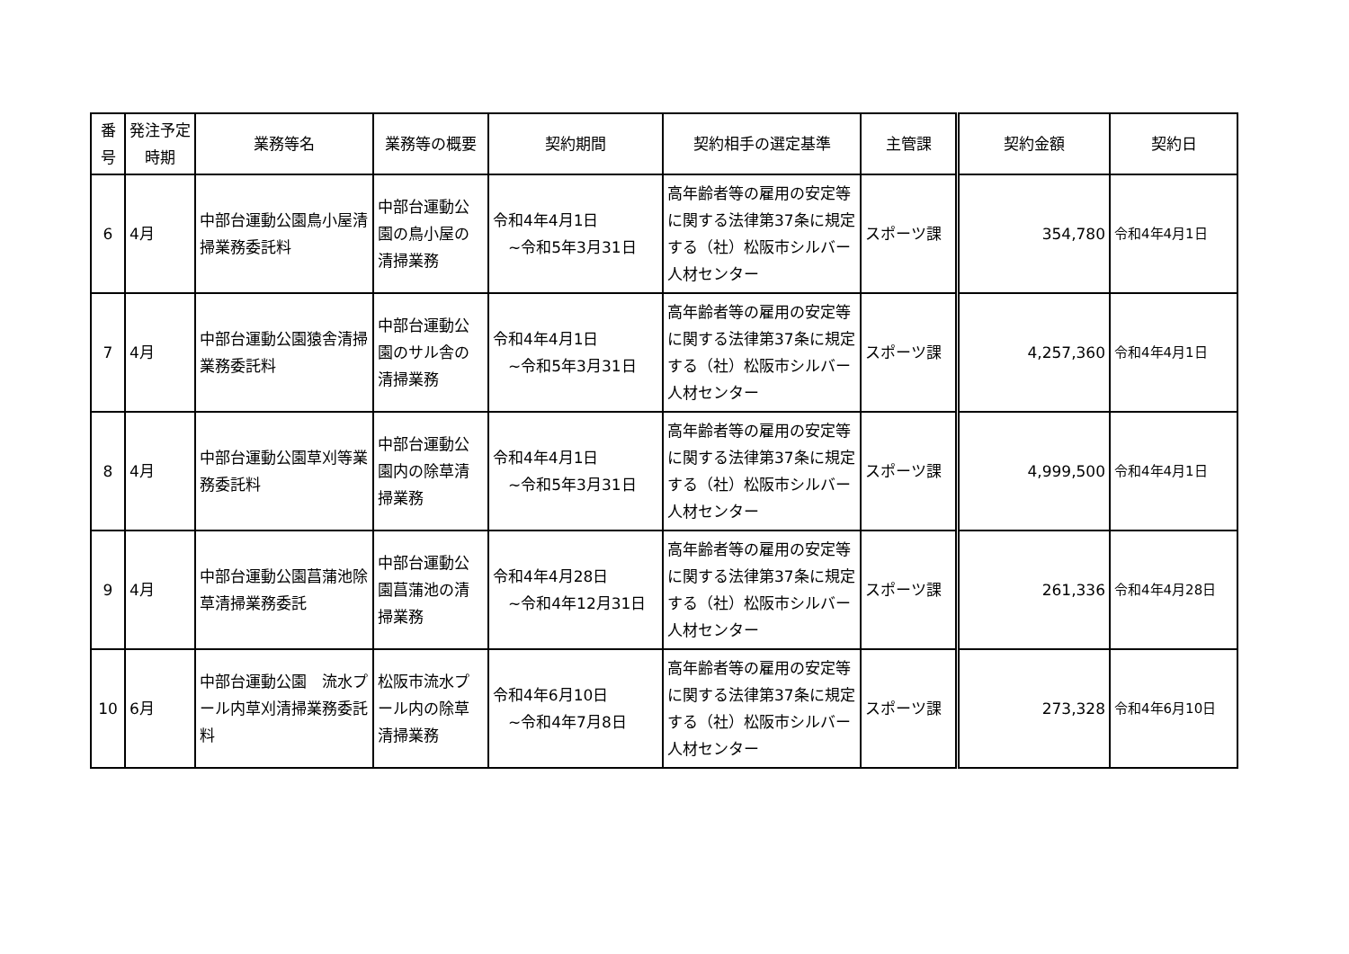| 番号 | 発注予定時期 | 業務等名 | 業務等の概要 | 契約期間 | 契約相手の選定基準 | 主管課 | 契約金額 | 契約日 |
| --- | --- | --- | --- | --- | --- | --- | --- | --- |
| 6 | 4月 | 中部台運動公園鳥小屋清掃業務委託料 | 中部台運動公園の鳥小屋の清掃業務 | 令和4年4月1日 ~令和5年3月31日 | 高年齢者等の雇用の安定等に関する法律第37条に規定する（社）松阪市シルバー人材センター | スポーツ課 | 354,780 | 令和4年4月1日 |
| 7 | 4月 | 中部台運動公園猿舎清掃業務委託料 | 中部台運動公園のサル舎の清掃業務 | 令和4年4月1日 ~令和5年3月31日 | 高年齢者等の雇用の安定等に関する法律第37条に規定する（社）松阪市シルバー人材センター | スポーツ課 | 4,257,360 | 令和4年4月1日 |
| 8 | 4月 | 中部台運動公園草刈等業務委託料 | 中部台運動公園内の除草清掃業務 | 令和4年4月1日 ~令和5年3月31日 | 高年齢者等の雇用の安定等に関する法律第37条に規定する（社）松阪市シルバー人材センター | スポーツ課 | 4,999,500 | 令和4年4月1日 |
| 9 | 4月 | 中部台運動公園菖蒲池除草清掃業務委託 | 中部台運動公園菖蒲池の清掃業務 | 令和4年4月28日 ~令和4年12月31日 | 高年齢者等の雇用の安定等に関する法律第37条に規定する（社）松阪市シルバー人材センター | スポーツ課 | 261,336 | 令和4年4月28日 |
| 10 | 6月 | 中部台運動公園 流水プール内草刈清掃業務委託料 | 松阪市流水プール内の除草清掃業務 | 令和4年6月10日 ~令和4年7月8日 | 高年齢者等の雇用の安定等に関する法律第37条に規定する（社）松阪市シルバー人材センター | スポーツ課 | 273,328 | 令和4年6月10日 |